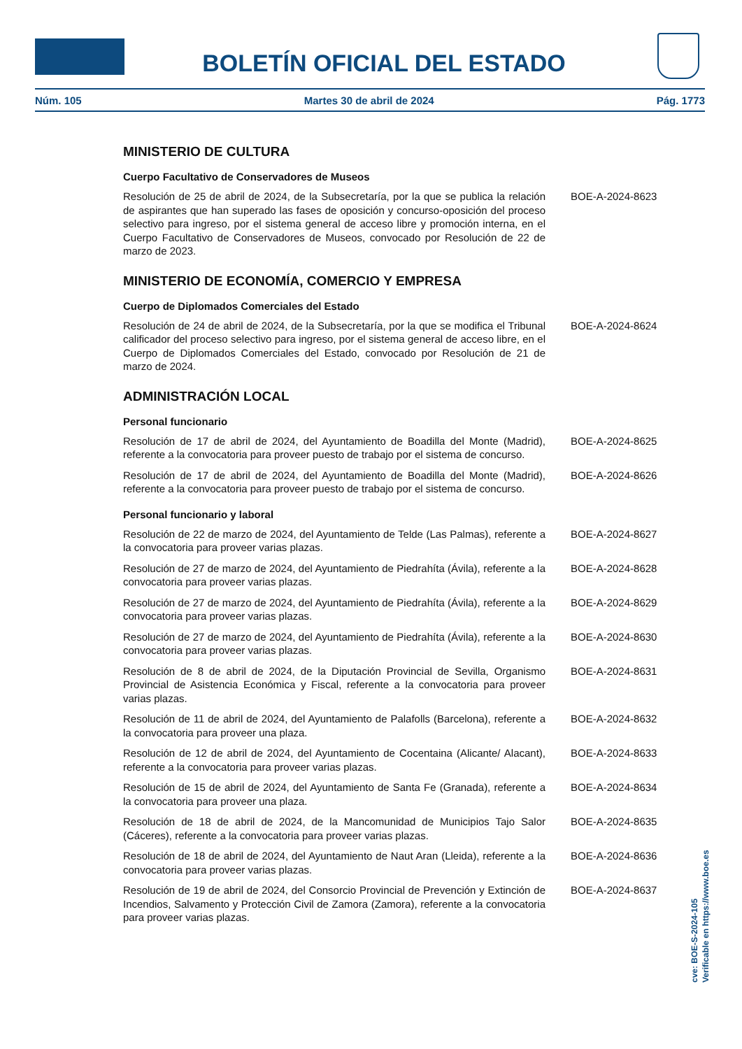BOLETÍN OFICIAL DEL ESTADO
Núm. 105 Martes 30 de abril de 2024 Pág. 1773
MINISTERIO DE CULTURA
Cuerpo Facultativo de Conservadores de Museos
Resolución de 25 de abril de 2024, de la Subsecretaría, por la que se publica la relación de aspirantes que han superado las fases de oposición y concurso-oposición del proceso selectivo para ingreso, por el sistema general de acceso libre y promoción interna, en el Cuerpo Facultativo de Conservadores de Museos, convocado por Resolución de 22 de marzo de 2023.
BOE-A-2024-8623
MINISTERIO DE ECONOMÍA, COMERCIO Y EMPRESA
Cuerpo de Diplomados Comerciales del Estado
Resolución de 24 de abril de 2024, de la Subsecretaría, por la que se modifica el Tribunal calificador del proceso selectivo para ingreso, por el sistema general de acceso libre, en el Cuerpo de Diplomados Comerciales del Estado, convocado por Resolución de 21 de marzo de 2024.
BOE-A-2024-8624
ADMINISTRACIÓN LOCAL
Personal funcionario
Resolución de 17 de abril de 2024, del Ayuntamiento de Boadilla del Monte (Madrid), referente a la convocatoria para proveer puesto de trabajo por el sistema de concurso.
BOE-A-2024-8625
Resolución de 17 de abril de 2024, del Ayuntamiento de Boadilla del Monte (Madrid), referente a la convocatoria para proveer puesto de trabajo por el sistema de concurso.
BOE-A-2024-8626
Personal funcionario y laboral
Resolución de 22 de marzo de 2024, del Ayuntamiento de Telde (Las Palmas), referente a la convocatoria para proveer varias plazas.
BOE-A-2024-8627
Resolución de 27 de marzo de 2024, del Ayuntamiento de Piedrahíta (Ávila), referente a la convocatoria para proveer varias plazas.
BOE-A-2024-8628
Resolución de 27 de marzo de 2024, del Ayuntamiento de Piedrahíta (Ávila), referente a la convocatoria para proveer varias plazas.
BOE-A-2024-8629
Resolución de 27 de marzo de 2024, del Ayuntamiento de Piedrahíta (Ávila), referente a la convocatoria para proveer varias plazas.
BOE-A-2024-8630
Resolución de 8 de abril de 2024, de la Diputación Provincial de Sevilla, Organismo Provincial de Asistencia Económica y Fiscal, referente a la convocatoria para proveer varias plazas.
BOE-A-2024-8631
Resolución de 11 de abril de 2024, del Ayuntamiento de Palafolls (Barcelona), referente a la convocatoria para proveer una plaza.
BOE-A-2024-8632
Resolución de 12 de abril de 2024, del Ayuntamiento de Cocentaina (Alicante/ Alacant), referente a la convocatoria para proveer varias plazas.
BOE-A-2024-8633
Resolución de 15 de abril de 2024, del Ayuntamiento de Santa Fe (Granada), referente a la convocatoria para proveer una plaza.
BOE-A-2024-8634
Resolución de 18 de abril de 2024, de la Mancomunidad de Municipios Tajo Salor (Cáceres), referente a la convocatoria para proveer varias plazas.
BOE-A-2024-8635
Resolución de 18 de abril de 2024, del Ayuntamiento de Naut Aran (Lleida), referente a la convocatoria para proveer varias plazas.
BOE-A-2024-8636
Resolución de 19 de abril de 2024, del Consorcio Provincial de Prevención y Extinción de Incendios, Salvamento y Protección Civil de Zamora (Zamora), referente a la convocatoria para proveer varias plazas.
BOE-A-2024-8637
cve: BOE-S-2024-105
Verificable en https://www.boe.es